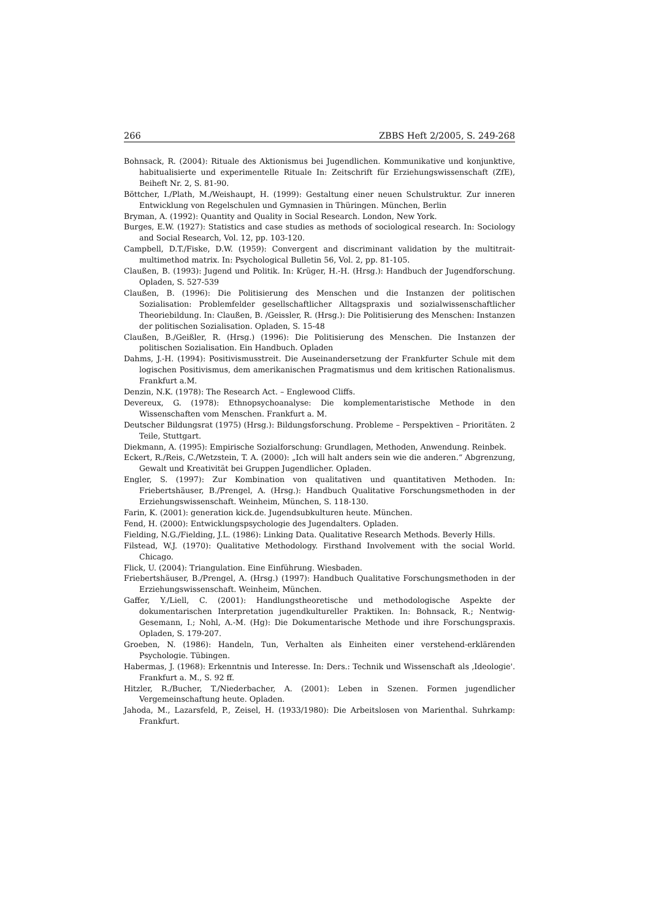266 ZBBS Heft 2/2005, S. 249-268
Bohnsack, R. (2004): Rituale des Aktionismus bei Jugendlichen. Kommunikative und konjunktive, habitualisierte und experimentelle Rituale In: Zeitschrift für Erziehungswissenschaft (ZfE), Beiheft Nr. 2, S. 81-90.
Böttcher, I./Plath, M./Weishaupt, H. (1999): Gestaltung einer neuen Schulstruktur. Zur inneren Entwicklung von Regelschulen und Gymnasien in Thüringen. München, Berlin
Bryman, A. (1992): Quantity and Quality in Social Research. London, New York.
Burges, E.W. (1927): Statistics and case studies as methods of sociological research. In: Sociology and Social Research, Vol. 12, pp. 103-120.
Campbell, D.T./Fiske, D.W. (1959): Convergent and discriminant validation by the multitrait-multimethod matrix. In: Psychological Bulletin 56, Vol. 2, pp. 81-105.
Claußen, B. (1993): Jugend und Politik. In: Krüger, H.-H. (Hrsg.): Handbuch der Jugendforschung. Opladen, S. 527-539
Claußen, B. (1996): Die Politisierung des Menschen und die Instanzen der politischen Sozialisation: Problemfelder gesellschaftlicher Alltagspraxis und sozialwissenschaftlicher Theoriebildung. In: Claußen, B. /Geissler, R. (Hrsg.): Die Politisierung des Menschen: Instanzen der politischen Sozialisation. Opladen, S. 15-48
Claußen, B./Geißler, R. (Hrsg.) (1996): Die Politisierung des Menschen. Die Instanzen der politischen Sozialisation. Ein Handbuch. Opladen
Dahms, J.-H. (1994): Positivismusstreit. Die Auseinandersetzung der Frankfurter Schule mit dem logischen Positivismus, dem amerikanischen Pragmatismus und dem kritischen Rationalismus. Frankfurt a.M.
Denzin, N.K. (1978): The Research Act. – Englewood Cliffs.
Devereux, G. (1978): Ethnopsychoanalyse: Die komplementaristische Methode in den Wissenschaften vom Menschen. Frankfurt a. M.
Deutscher Bildungsrat (1975) (Hrsg.): Bildungsforschung. Probleme – Perspektiven – Prioritäten. 2 Teile, Stuttgart.
Diekmann, A. (1995): Empirische Sozialforschung: Grundlagen, Methoden, Anwendung. Reinbek.
Eckert, R./Reis, C./Wetzstein, T. A. (2000): „Ich will halt anders sein wie die anderen.“ Abgrenzung, Gewalt und Kreativität bei Gruppen Jugendlicher. Opladen.
Engler, S. (1997): Zur Kombination von qualitativen und quantitativen Methoden. In: Friebertshäuser, B./Prengel, A. (Hrsg.): Handbuch Qualitative Forschungsmethoden in der Erziehungswissenschaft. Weinheim, München, S. 118-130.
Farin, K. (2001): generation kick.de. Jugendsubkulturen heute. München.
Fend, H. (2000): Entwicklungspsychologie des Jugendalters. Opladen.
Fielding, N.G./Fielding, J.L. (1986): Linking Data. Qualitative Research Methods. Beverly Hills.
Filstead, W.J. (1970): Qualitative Methodology. Firsthand Involvement with the social World. Chicago.
Flick, U. (2004): Triangulation. Eine Einführung. Wiesbaden.
Friebertshäuser, B./Prengel, A. (Hrsg.) (1997): Handbuch Qualitative Forschungsmethoden in der Erziehungswissenschaft. Weinheim, München.
Gaffer, Y./Liell, C. (2001): Handlungstheoretische und methodologische Aspekte der dokumentarischen Interpretation jugendkultureller Praktiken. In: Bohnsack, R.; Nentwig-Gesemann, I.; Nohl, A.-M. (Hg): Die Dokumentarische Methode und ihre Forschungspraxis. Opladen, S. 179-207.
Groeben, N. (1986): Handeln, Tun, Verhalten als Einheiten einer verstehend-erklärenden Psychologie. Tübingen.
Habermas, J. (1968): Erkenntnis und Interesse. In: Ders.: Technik und Wissenschaft als ‚Ideologie'. Frankfurt a. M., S. 92 ff.
Hitzler, R./Bucher, T./Niederbacher, A. (2001): Leben in Szenen. Formen jugendlicher Vergemeinschaftung heute. Opladen.
Jahoda, M., Lazarsfeld, P., Zeisel, H. (1933/1980): Die Arbeitslosen von Marienthal. Suhrkamp: Frankfurt.